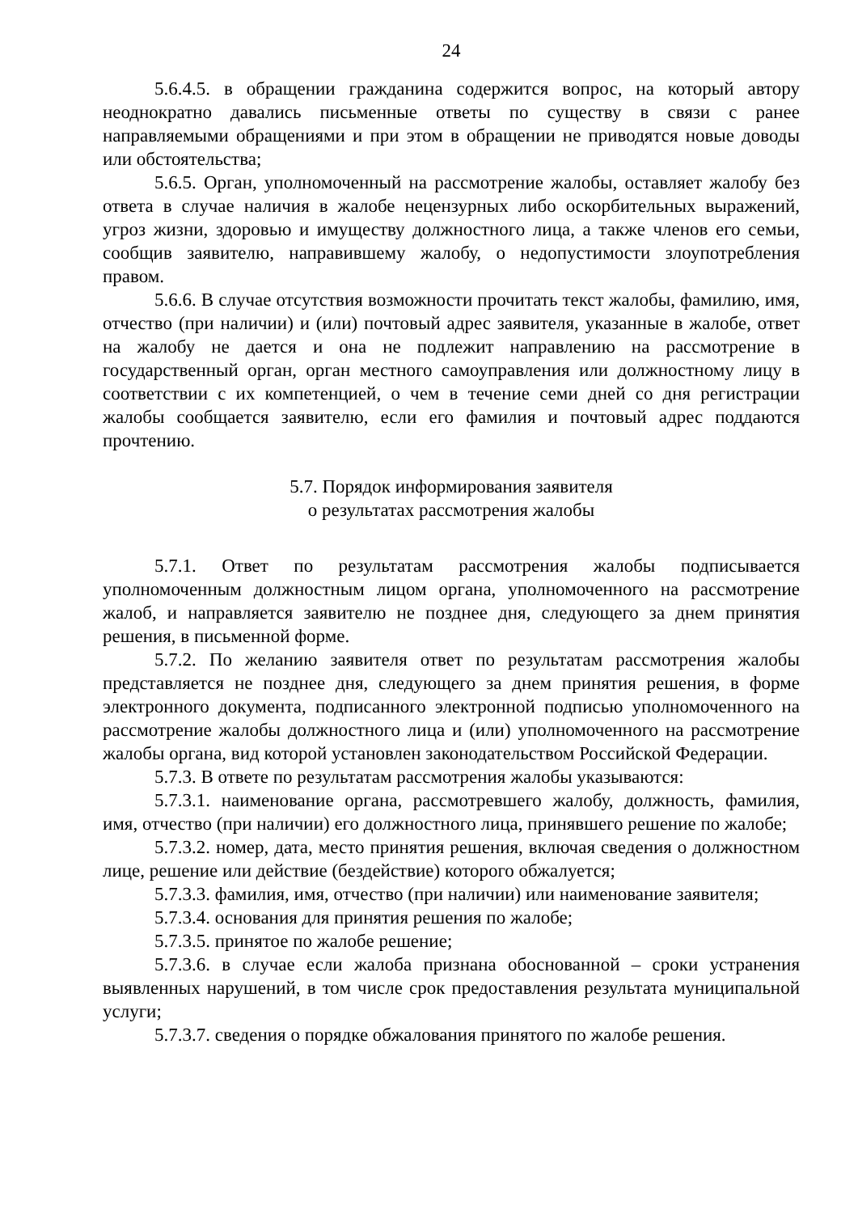24
5.6.4.5. в обращении гражданина содержится вопрос, на который автору неоднократно давались письменные ответы по существу в связи с ранее направляемыми обращениями и при этом в обращении не приводятся новые доводы или обстоятельства;
5.6.5. Орган, уполномоченный на рассмотрение жалобы, оставляет жалобу без ответа в случае наличия в жалобе нецензурных либо оскорбительных выражений, угроз жизни, здоровью и имуществу должностного лица, а также членов его семьи, сообщив заявителю, направившему жалобу, о недопустимости злоупотребления правом.
5.6.6. В случае отсутствия возможности прочитать текст жалобы, фамилию, имя, отчество (при наличии) и (или) почтовый адрес заявителя, указанные в жалобе, ответ на жалобу не дается и она не подлежит направлению на рассмотрение в государственный орган, орган местного самоуправления или должностному лицу в соответствии с их компетенцией, о чем в течение семи дней со дня регистрации жалобы сообщается заявителю, если его фамилия и почтовый адрес поддаются прочтению.
5.7. Порядок информирования заявителя
о результатах рассмотрения жалобы
5.7.1. Ответ по результатам рассмотрения жалобы подписывается уполномоченным должностным лицом органа, уполномоченного на рассмотрение жалоб, и направляется заявителю не позднее дня, следующего за днем принятия решения, в письменной форме.
5.7.2. По желанию заявителя ответ по результатам рассмотрения жалобы представляется не позднее дня, следующего за днем принятия решения, в форме электронного документа, подписанного электронной подписью уполномоченного на рассмотрение жалобы должностного лица и (или) уполномоченного на рассмотрение жалобы органа, вид которой установлен законодательством Российской Федерации.
5.7.3. В ответе по результатам рассмотрения жалобы указываются:
5.7.3.1. наименование органа, рассмотревшего жалобу, должность, фамилия, имя, отчество (при наличии) его должностного лица, принявшего решение по жалобе;
5.7.3.2. номер, дата, место принятия решения, включая сведения о должностном лице, решение или действие (бездействие) которого обжалуется;
5.7.3.3. фамилия, имя, отчество (при наличии) или наименование заявителя;
5.7.3.4. основания для принятия решения по жалобе;
5.7.3.5. принятое по жалобе решение;
5.7.3.6. в случае если жалоба признана обоснованной – сроки устранения выявленных нарушений, в том числе срок предоставления результата муниципальной услуги;
5.7.3.7. сведения о порядке обжалования принятого по жалобе решения.